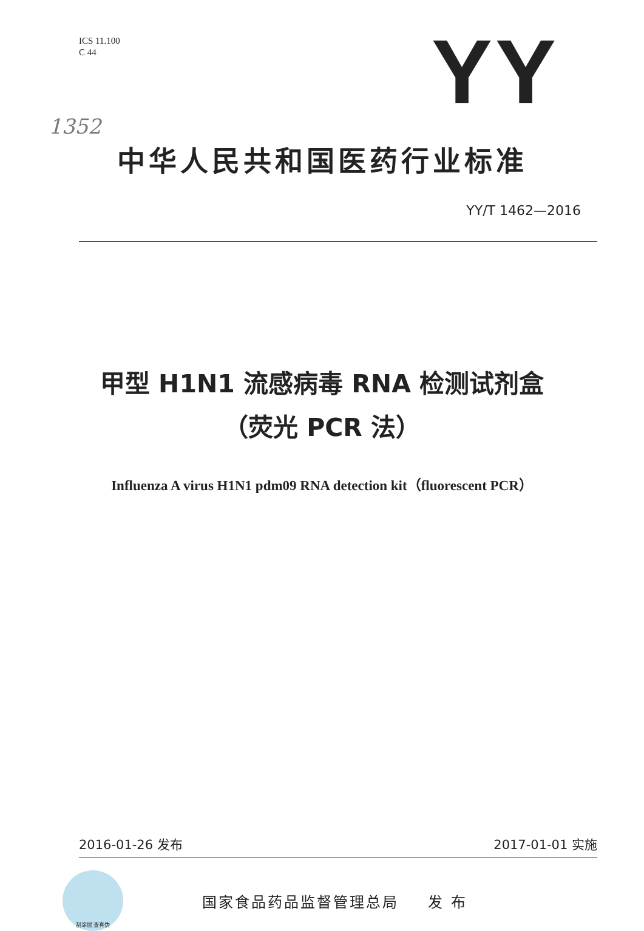ICS 11.100
C 44
YY
1352
中华人民共和国医药行业标准
YY/T 1462—2016
甲型 H1N1 流感病毒 RNA 检测试剂盒
（荧光 PCR 法）
Influenza A virus H1N1 pdm09 RNA detection kit（fluorescent PCR）
2016-01-26 发布 2017-01-01 实施
刮涂层 查真伪
国家食品药品监督管理总局 发 布